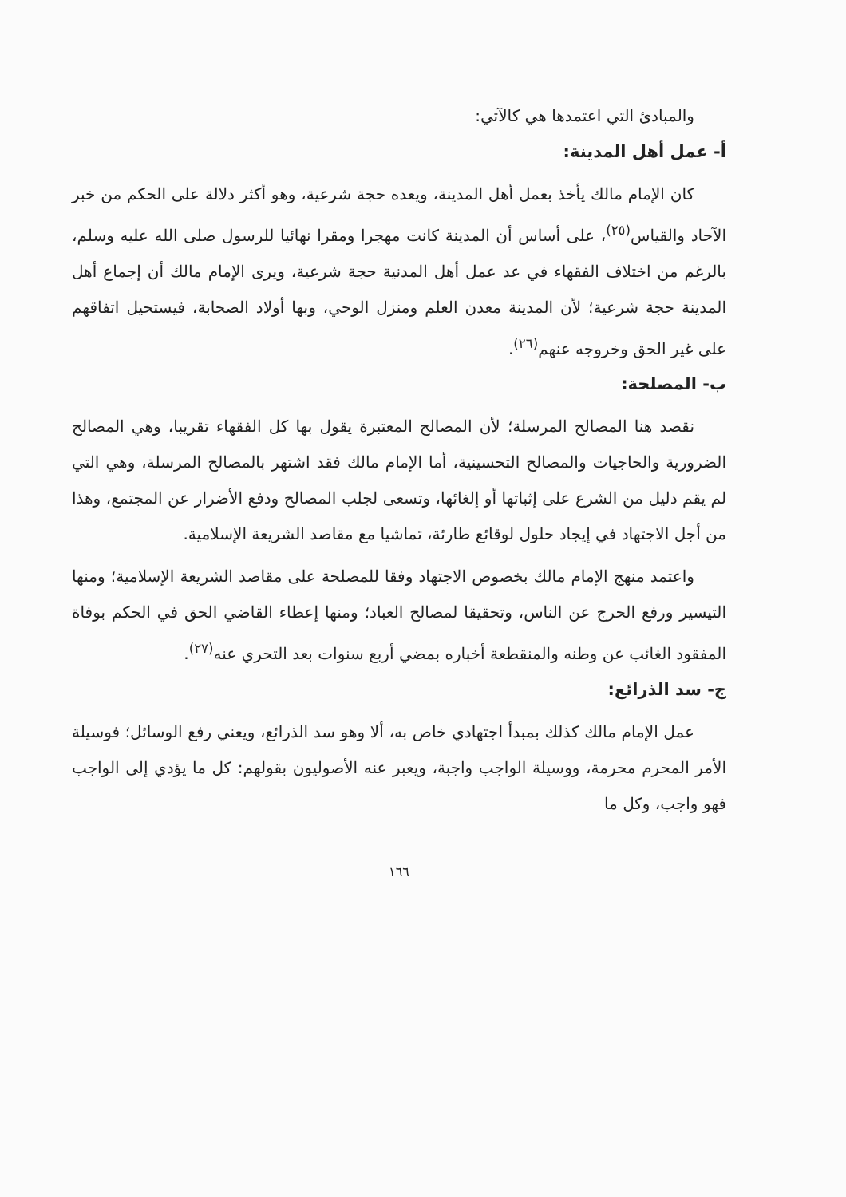والمبادئ التي اعتمدها هي كالآتي:
أ- عمل أهل المدينة:
كان الإمام مالك يأخذ بعمل أهل المدينة، ويعده حجة شرعية، وهو أكثر دلالة على الحكم من خبر الآحاد والقياس<sup>(٢٥)</sup>، على أساس أن المدينة كانت مهجرا ومقرا نهائيا للرسول صلى الله عليه وسلم، بالرغم من اختلاف الفقهاء في عد عمل أهل المدنية حجة شرعية، ويرى الإمام مالك أن إجماع أهل المدينة حجة شرعية؛ لأن المدينة معدن العلم ومنزل الوحي، وبها أولاد الصحابة، فيستحيل اتفاقهم على غير الحق وخروجه عنهم<sup>(٢٦)</sup>.
ب- المصلحة:
نقصد هنا المصالح المرسلة؛ لأن المصالح المعتبرة يقول بها كل الفقهاء تقريبا، وهي المصالح الضرورية والحاجيات والمصالح التحسينية، أما الإمام مالك فقد اشتهر بالمصالح المرسلة، وهي التي لم يقم دليل من الشرع على إثباتها أو إلغائها، وتسعى لجلب المصالح ودفع الأضرار عن المجتمع، وهذا من أجل الاجتهاد في إيجاد حلول لوقائع طارئة، تماشيا مع مقاصد الشريعة الإسلامية.
واعتمد منهج الإمام مالك بخصوص الاجتهاد وفقا للمصلحة على مقاصد الشريعة الإسلامية؛ ومنها التيسير ورفع الحرج عن الناس، وتحقيقا لمصالح العباد؛ ومنها إعطاء القاضي الحق في الحكم بوفاة المفقود الغائب عن وطنه والمنقطعة أخباره بمضي أربع سنوات بعد التحري عنه<sup>(٢٧)</sup>.
ج- سد الذرائع:
عمل الإمام مالك كذلك بمبدأ اجتهادي خاص به، ألا وهو سد الذرائع، ويعني رفع الوسائل؛ فوسيلة الأمر المحرم محرمة، ووسيلة الواجب واجبة، ويعبر عنه الأصوليون بقولهم: كل ما يؤدي إلى الواجب فهو واجب، وكل ما
١٦٦